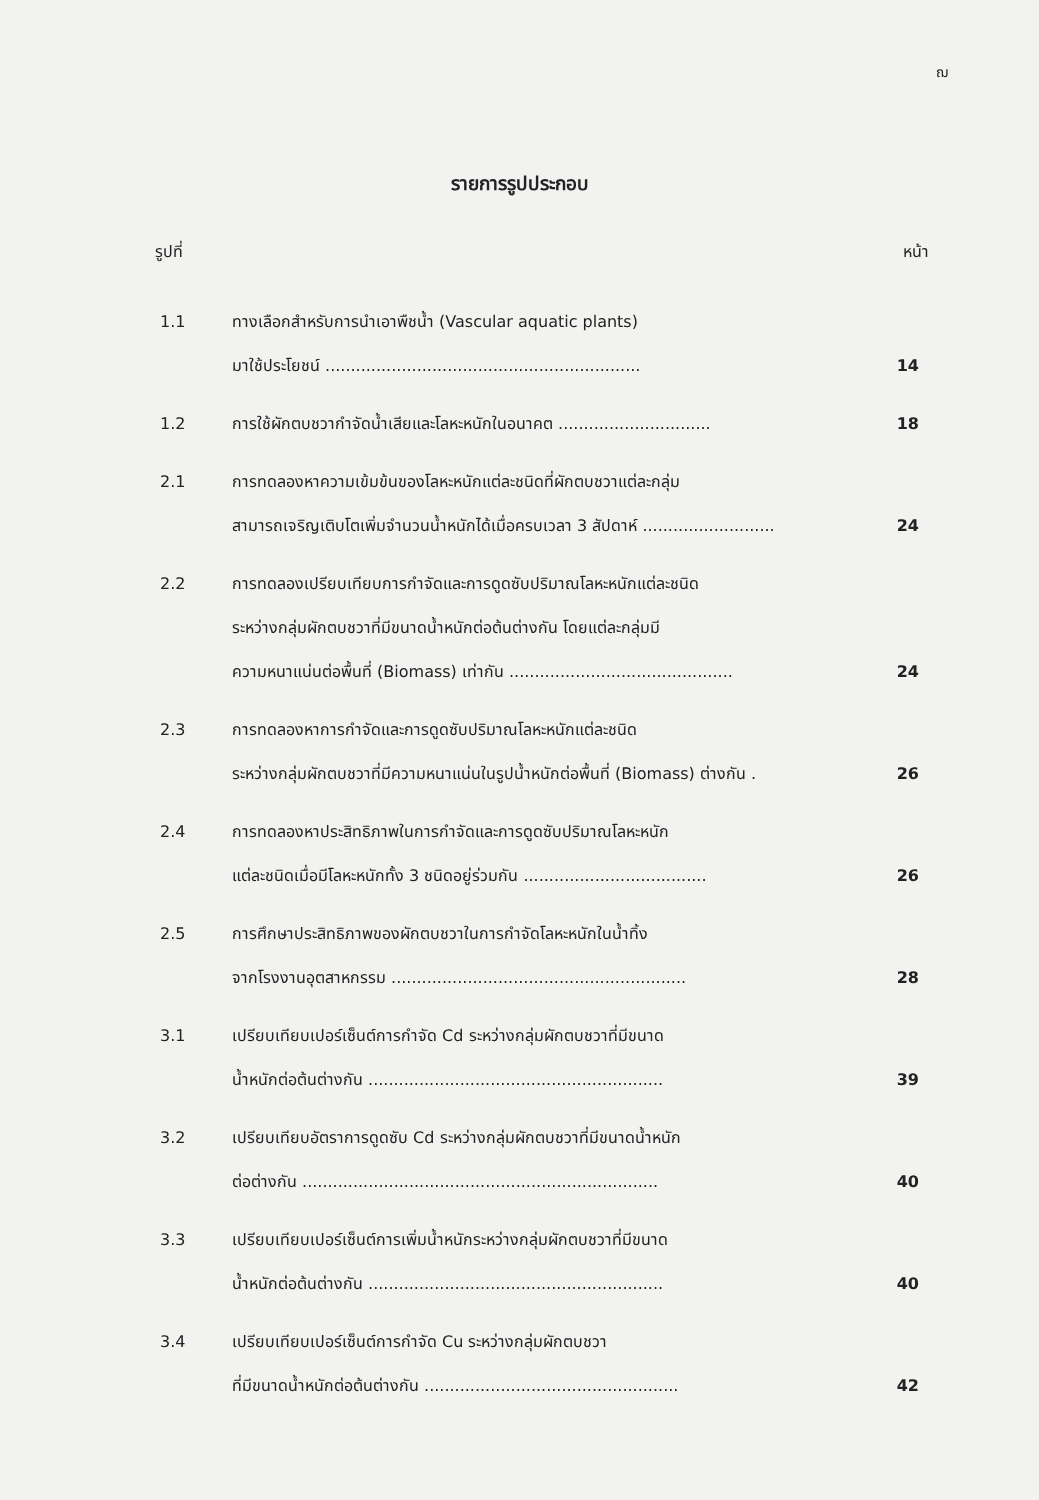ฌ
รายการรูปประกอบ
รูปที่ หน้า
1.1 ทางเลือกสำหรับการนำเอาพืชน้ำ (Vascular aquatic plants)
มาใช้ประโยชน์ .............................................................. 14
1.2 การใช้ผักตบชวากำจัดน้ำเสียและโลหะหนักในอนาคต .............................. 18
2.1 การทดลองหาความเข้มข้นของโลหะหนักแต่ละชนิดที่ผักตบชวาแต่ละกลุ่ม
สามารถเจริญเติบโตเพิ่มจำนวนน้ำหนักได้เมื่อครบเวลา 3 สัปดาห์ .......................... 24
2.2 การทดลองเปรียบเทียบการกำจัดและการดูดซับปริมาณโลหะหนักแต่ละชนิด
ระหว่างกลุ่มผักตบชวาที่มีขนาดน้ำหนักต่อต้นต่างกัน โดยแต่ละกลุ่มมี
ความหนาแน่นต่อพื้นที่ (Biomass) เท่ากัน ............................................ 24
2.3 การทดลองหาการกำจัดและการดูดซับปริมาณโลหะหนักแต่ละชนิด
ระหว่างกลุ่มผักตบชวาที่มีความหนาแน่นในรูปน้ำหนักต่อพื้นที่ (Biomass) ต่างกัน . 26
2.4 การทดลองหาประสิทธิภาพในการกำจัดและการดูดซับปริมาณโลหะหนัก
แต่ละชนิดเมื่อมีโลหะหนักทั้ง 3 ชนิดอยู่ร่วมกัน .................................... 26
2.5 การศึกษาประสิทธิภาพของผักตบชวาในการกำจัดโลหะหนักในน้ำทิ้ง
จากโรงงานอุตสาหกรรม .......................................................... 28
3.1 เปรียบเทียบเปอร์เซ็นต์การกำจัด Cd ระหว่างกลุ่มผักตบชวาที่มีขนาด
น้ำหนักต่อต้นต่างกัน .......................................................... 39
3.2 เปรียบเทียบอัตราการดูดซับ Cd ระหว่างกลุ่มผักตบชวาที่มีขนาดน้ำหนัก
ต่อต่างกัน ...................................................................... 40
3.3 เปรียบเทียบเปอร์เซ็นต์การเพิ่มน้ำหนักระหว่างกลุ่มผักตบชวาที่มีขนาด
น้ำหนักต่อต้นต่างกัน .......................................................... 40
3.4 เปรียบเทียบเปอร์เซ็นต์การกำจัด Cu ระหว่างกลุ่มผักตบชวา
ที่มีขนาดน้ำหนักต่อต้นต่างกัน .................................................. 42